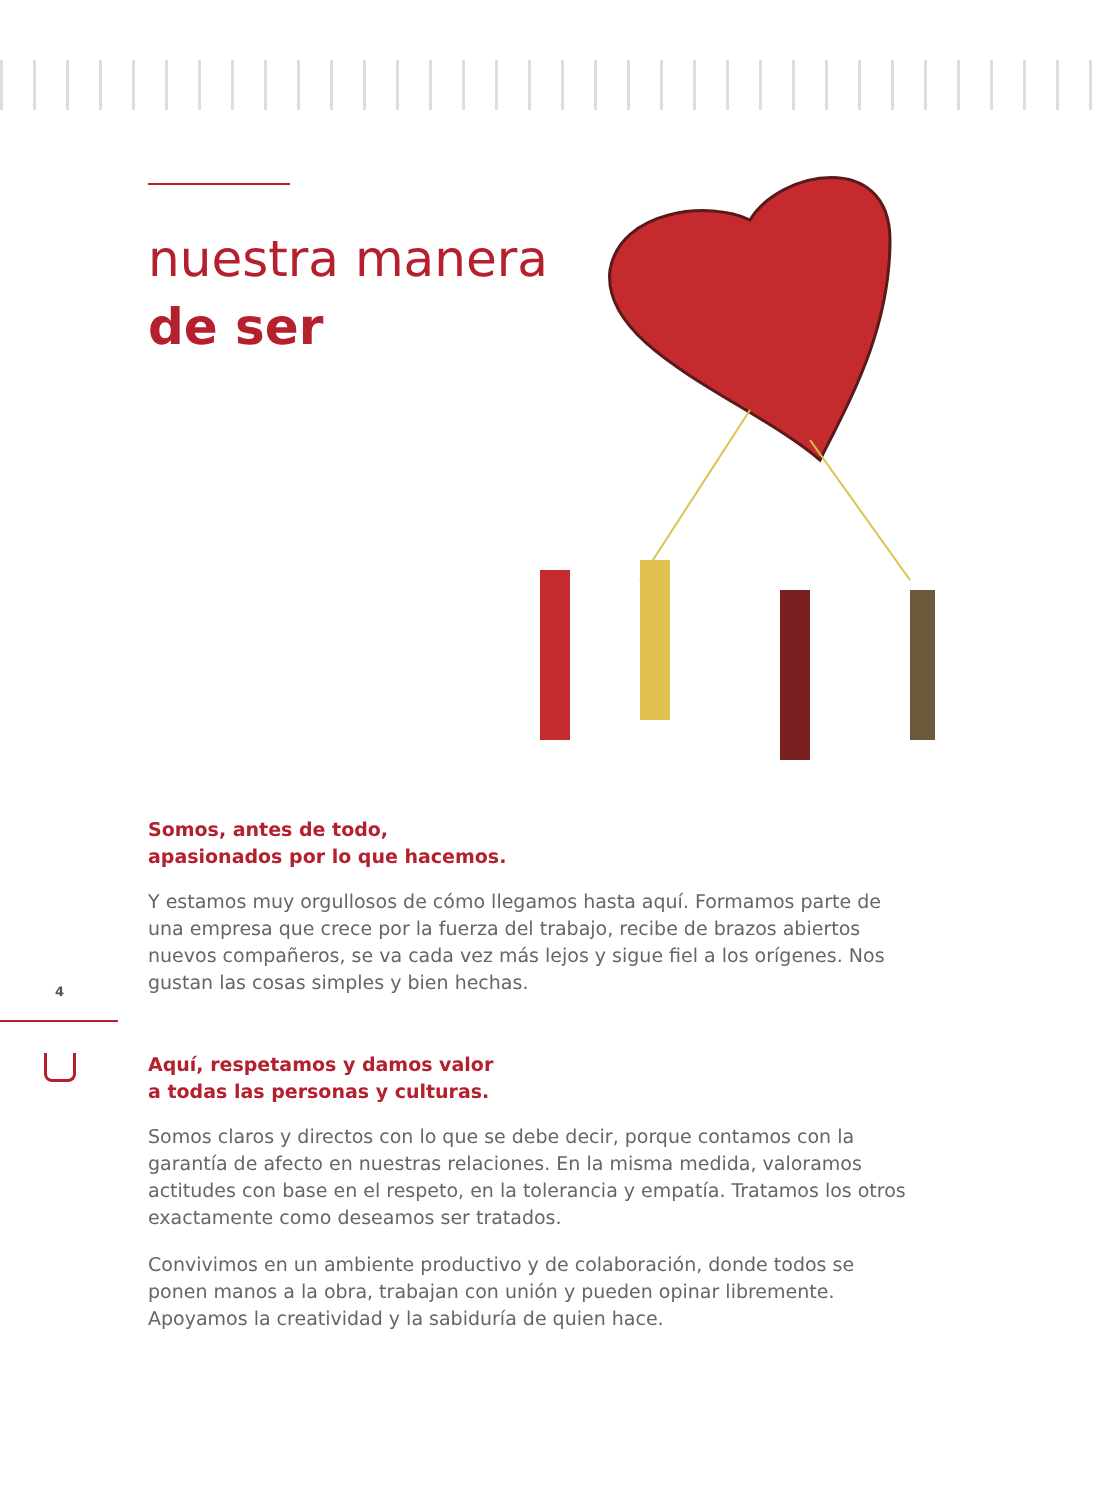nuestra manera
de ser
Somos, antes de todo,
apasionados por lo que hacemos.
Y estamos muy orgullosos de cómo llegamos hasta aquí. Formamos parte de una empresa que crece por la fuerza del trabajo, recibe de brazos abiertos nuevos compañeros, se va cada vez más lejos y sigue fiel a los orígenes. Nos gustan las cosas simples y bien hechas.
Aquí, respetamos y damos valor
a todas las personas y culturas.
Somos claros y directos con lo que se debe decir, porque contamos con la garantía de afecto en nuestras relaciones. En la misma medida, valoramos actitudes con base en el respeto, en la tolerancia y empatía. Tratamos los otros exactamente como deseamos ser tratados.
Convivimos en un ambiente productivo y de colaboración, donde todos se ponen manos a la obra, trabajan con unión y pueden opinar libremente. Apoyamos la creatividad y la sabiduría de quien hace.
4